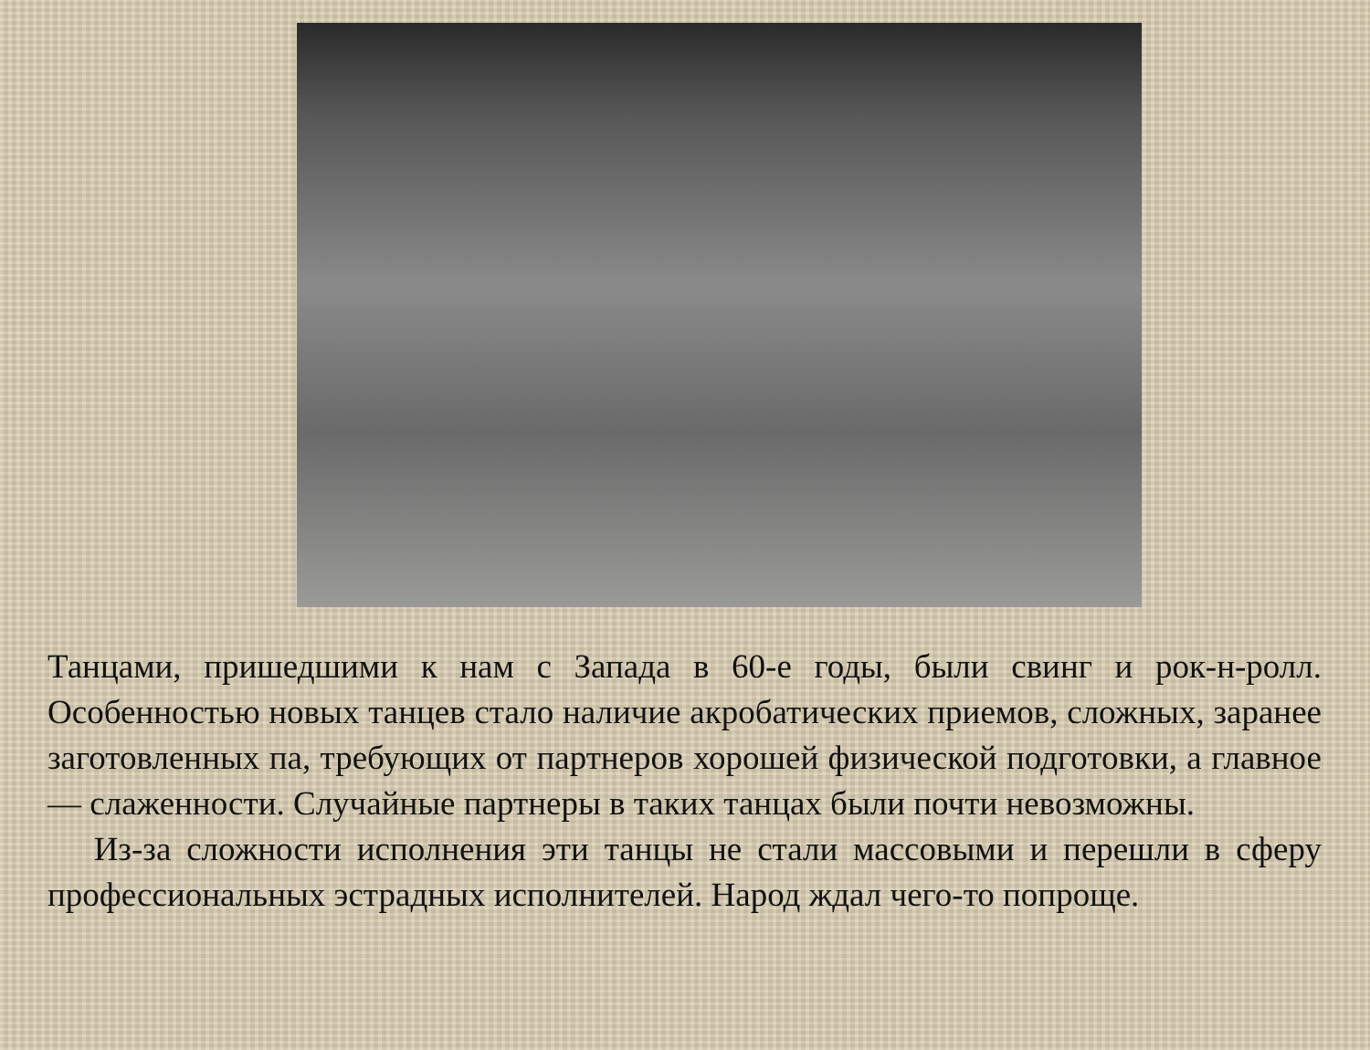Танцами, пришедшими к нам с Запада в 60-е годы, были свинг и рок-н-ролл. Особенностью новых танцев стало наличие акробатических приемов, сложных, заранее заготовленных па, требующих от партнеров хорошей физической подготовки, а главное — слаженности. Случайные партнеры в таких танцах были почти невозможны.
Из-за сложности исполнения эти танцы не стали массовыми и перешли в сферу профессиональных эстрадных исполнителей. Народ ждал чего-то попроще.